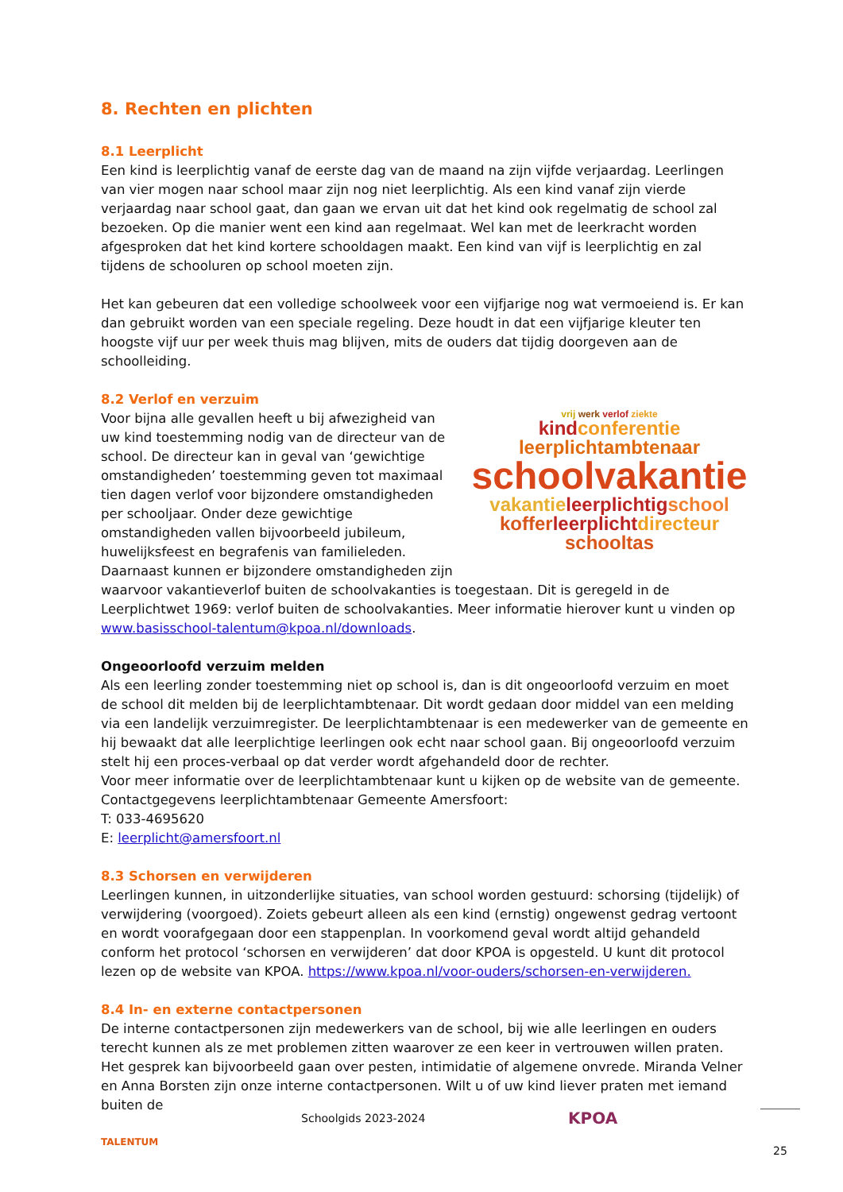8. Rechten en plichten
8.1 Leerplicht
Een kind is leerplichtig vanaf de eerste dag van de maand na zijn vijfde verjaardag. Leerlingen van vier mogen naar school maar zijn nog niet leerplichtig. Als een kind vanaf zijn vierde verjaardag naar school gaat, dan gaan we ervan uit dat het kind ook regelmatig de school zal bezoeken. Op die manier went een kind aan regelmaat. Wel kan met de leerkracht worden afgesproken dat het kind kortere schooldagen maakt. Een kind van vijf is leerplichtig en zal tijdens de schooluren op school moeten zijn.
Het kan gebeuren dat een volledige schoolweek voor een vijfjarige nog wat vermoeiend is. Er kan dan gebruikt worden van een speciale regeling. Deze houdt in dat een vijfjarige kleuter ten hoogste vijf uur per week thuis mag blijven, mits de ouders dat tijdig doorgeven aan de schoolleiding.
8.2 Verlof en verzuim
vrij werk verlof ziekte
kind conferentie
leerplichtambtenaar
schoolvakantie
vakantie leerplichtig school
koffer leerplicht directeur
schooltas
Voor bijna alle gevallen heeft u bij afwezigheid van uw kind toestemming nodig van de directeur van de school. De directeur kan in geval van ‘gewichtige omstandigheden’ toestemming geven tot maximaal tien dagen verlof voor bijzondere omstandigheden per schooljaar. Onder deze gewichtige omstandigheden vallen bijvoorbeeld jubileum, huwelijksfeest en begrafenis van familieleden.
Daarnaast kunnen er bijzondere omstandigheden zijn waarvoor vakantieverlof buiten de schoolvakanties is toegestaan. Dit is geregeld in de Leerplichtwet 1969: verlof buiten de schoolvakanties. Meer informatie hierover kunt u vinden op www.basisschool-talentum@kpoa.nl/downloads.
Ongeoorloofd verzuim melden
Als een leerling zonder toestemming niet op school is, dan is dit ongeoorloofd verzuim en moet de school dit melden bij de leerplichtambtenaar. Dit wordt gedaan door middel van een melding via een landelijk verzuimregister. De leerplichtambtenaar is een medewerker van de gemeente en hij bewaakt dat alle leerplichtige leerlingen ook echt naar school gaan. Bij ongeoorloofd verzuim stelt hij een proces-verbaal op dat verder wordt afgehandeld door de rechter.
Voor meer informatie over de leerplichtambtenaar kunt u kijken op de website van de gemeente.
Contactgegevens leerplichtambtenaar Gemeente Amersfoort:
T: 033-4695620
E: leerplicht@amersfoort.nl
8.3 Schorsen en verwijderen
Leerlingen kunnen, in uitzonderlijke situaties, van school worden gestuurd: schorsing (tijdelijk) of verwijdering (voorgoed). Zoiets gebeurt alleen als een kind (ernstig) ongewenst gedrag vertoont en wordt voorafgegaan door een stappenplan. In voorkomend geval wordt altijd gehandeld conform het protocol ‘schorsen en verwijderen’ dat door KPOA is opgesteld. U kunt dit protocol lezen op de website van KPOA. https://www.kpoa.nl/voor-ouders/schorsen-en-verwijderen.
8.4 In- en externe contactpersonen
De interne contactpersonen zijn medewerkers van de school, bij wie alle leerlingen en ouders terecht kunnen als ze met problemen zitten waarover ze een keer in vertrouwen willen praten. Het gesprek kan bijvoorbeeld gaan over pesten, intimidatie of algemene onvrede. Miranda Velner en Anna Borsten zijn onze interne contactpersonen. Wilt u of uw kind liever praten met iemand buiten de
TALENTUM
Schoolgids 2023-2024
KPOA
25